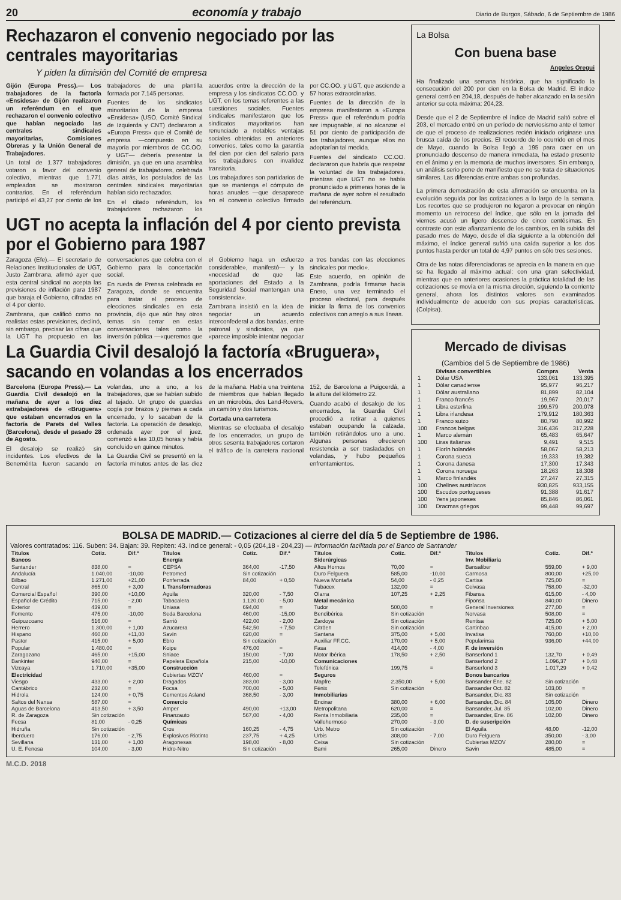20 economía y trabajo Diario de Burgos, Sábado, 6 de Septiembre de 1986
Rechazaron el convenio negociado por las centrales mayoritarias
Y piden la dimisión del Comité de empresa
Gijón (Europa Press).— Los trabajadores de la factoría «Ensidesa» de Gijón realizaron un referéndum en el que rechazaron el convenio colectivo que habían negociado las centrales sindicales mayoritarias, Comisiones Obreras y la Unión General de Trabajadores.
Un total de 1.377 trabajadores votaron a favor del convenio colectivo, mientras que 1.771 empleados se mostraron contrarios. En el referéndum participó el 43,27 por ciento de los trabajadores de una plantilla formada por 7.145 personas.
Fuentes de los sindicatos minoritarios de la empresa «Ensidesa» (USO, Comité Sindical de Izquierda y CNT) declararon a «Europa Press» que el Comité de empresa —compuesto en su mayoría por miembros de CC.OO. y UGT— debería presentar la dimisión, ya que en una asamblea general de trabajadores, celebrada días atrás, los postulados de las centrales sindicales mayoritarias habían sido rechazados.
En el citado referéndum, los trabajadores rechazaron los acuerdos entre la dirección de la empresa y los sindicatos CC.OO. y UGT, en los temas referentes a las cuestiones sociales. Fuentes sindicales manifestaron que los sindicatos mayoritarios han renunciado a notables ventajas sociales obtenidas en anteriores convenios, tales como la garantía del cien por cien del salario para los trabajadores con invalidez transitoria.
Los trabajadores son partidarios de que se mantenga el cómputo de horas anuales —que desaparece en el convenio colectivo firmado por CC.OO. y UGT, que asciende a 57 horas extraordinarias.
Fuentes de la dirección de la empresa manifestaron a «Europa Press» que el referéndum podría ser impugnable, al no alcanzar el 51 por ciento de participación de los trabajadores, aunque ellos no adoptarían tal medida.
Fuentes del sindicato CC.OO. declararon que habría que respetar la voluntad de los trabajadores, mientras que UGT no se había pronunciado a primeras horas de la mañana de ayer sobre el resultado del referéndum.
UGT no acepta la inflación del 4 por ciento prevista por el Gobierno para 1987
Zaragoza (Efe).— El secretario de Relaciones Institucionales de UGT, Justo Zambrana, afirmó ayer que esta central sindical no acepta las previsiones de inflación para 1987 que baraja el Gobierno, cifradas en el 4 por ciento.
Zambrana, que calificó como no realistas estas previsiones, declinó, sin embargo, precisar las cifras que la UGT ha propuesto en las conversaciones que celebra con el Gobierno para la concertación social.
En rueda de Prensa celebrada en Zaragoza, donde se encuentra para tratar el proceso de elecciones sindicales en esta provincia, dijo que aún hay otros temas sin cerrar en estas conversaciones tales como la inversión pública —«queremos que el Gobierno haga un esfuerzo considerable», manifestó— y la «necesidad de que las aportaciones del Estado a la Seguridad Social mantengan una consistencia».
Zambrana insistió en la idea de negociar un acuerdo interconfederal a dos bandas, entre patronal y sindicatos, ya que «parece imposible intentar negociar a tres bandas con las elecciones sindicales por medio».
Este acuerdo, en opinión de Zambrana, podría firmarse hacia Enero, una vez terminado el proceso electoral, para después iniciar la firma de los convenios colectivos con arreglo a sus líneas.
La Guardia Civil desalojó la factoría «Bruguera», sacando en volandas a los encerrados
Barcelona (Europa Press).— La Guardia Civil desalojó en la mañana de ayer a los diez extrabajadores de «Bruguera» que estaban encerrados en la factoría de Parets del Valles (Barcelona), desde el pasado 28 de Agosto.
El desalojo se realizó sin incidentes. Los efectivos de la Benemérita fueron sacando en volandas, uno a uno, a los trabajadores, que se habían subido al tejado. Un grupo de guardias cogía por brazos y piernas a cada encerrado, y lo sacaban de la factoría. La operación de desalojo, ordenada ayer por el juez, comenzó a las 10,05 horas y había concluido en quince minutos.
La Guardia Civil se presentó en la factoría minutos antes de las diez de la mañana. Había una treintena de miembros que habían llegado en un microbús, dos Land-Rovers, un camión y dos turismos.
Cortada una carretera
Mientras se efectuaba el desalojo de los encerrados, un grupo de otros sesenta trabajadores cortaron el tráfico de la carretera nacional 152, de Barcelona a Puigcerdá, a la altura del kilómetro 22.
Cuando acabó el desalojo de los encerrados, la Guardia Civil procedió a retirar a quienes estaban ocupando la calzada, también retirándolos uno a uno. Algunas personas ofrecieron resistencia a ser trasladados en volandas, y hubo pequeños enfrentamientos.
La Bolsa
Con buena base
Angeles Oregui
Ha finalizado una semana histórica, que ha significado la consecución del 200 por cien en la Bolsa de Madrid. El índice general cerró en 204,18, después de haber alcanzado en la sesión anterior su cota máxima: 204,23.
Desde que el 2 de Septiembre el índice de Madrid saltó sobre el 203, el mercado entró en un período de nerviosismo ante el temor de que el proceso de realizaciones recién iniciado originase una brusca caída de los precios. El recuerdo de lo ocurrido en el mes de Mayo, cuando la Bolsa llegó a 195 para caer en un pronunciado descenso de manera inmediata, ha estado presente en el ánimo y en la memoria de muchos inversores. Sin embargo, un análisis serio pone de manifiesto que no se trata de situaciones similares. Las diferencias entre ambas son profundas.
La primera demostración de esta afirmación se encuentra en la evolución seguida por las cotizaciones a lo largo de la semana. Los recortes que se produjeron no legaron a provocar en ningún momento un retroceso del índice, que sólo en la jornada del viernes acusó un ligero descenso de cinco centésimas. En contraste con este afianzamiento de los cambios, en la subida del pasado mes de Mayo, desde el día siguiente a la obtención del máximo, el índice general sufrió una caída superior a los dos puntos hasta perder un total de 4,97 puntos en sólo tres sesiones.
Otra de las notas diferenciadoras se aprecia en la manera en que se ha llegado al máximo actual: con una gran selectividad, mientras que en anteriores ocasiones la práctica totalidad de las cotizaciones se movía en la misma direción, siguiendo la corriente general, ahora los distintos valores son examinados individualmente de acuerdo con sus propias características. (Colpisa).
Mercado de divisas
(Cambios del 5 de Septiembre de 1986)
| | Divisas convertibles | Compra | Venta |
| --- | --- | --- | --- |
| 1 | Dólar USA | 133,061 | 133,395 |
| 1 | Dólar canadiense | 95,977 | 96,217 |
| 1 | Dólar australiano | 81,899 | 82,104 |
| 1 | Franco francés | 19,967 | 20,017 |
| 1 | Libra esterlina | 199,579 | 200,078 |
| 1 | Libra irlandesa | 179,912 | 180,363 |
| 1 | Franco suizo | 80,790 | 80,992 |
| 100 | Francos belgas | 316,436 | 317,228 |
| 1 | Marco alemán | 65,483 | 65,647 |
| 100 | Liras italianas | 9,491 | 9,515 |
| 1 | Florín holandés | 58,067 | 58,213 |
| 1 | Corona sueca | 19,333 | 19,382 |
| 1 | Corona danesa | 17,300 | 17,343 |
| 1 | Corona noruega | 18,263 | 18,308 |
| 1 | Marco finlandés | 27,247 | 27,315 |
| 100 | Chelines austríacos | 930,825 | 933,155 |
| 100 | Escudos portugueses | 91,388 | 91,617 |
| 100 | Yens japoneses | 85,846 | 86,061 |
| 100 | Dracmas griegos | 99,448 | 99,697 |
BOLSA DE MADRID.— Cotizaciones al cierre del día 5 de Septiembre de 1986.
Valores contratados: 116. Suben: 34. Bajan: 39. Repiten: 43. Indice general: - 0,05 (204,18 - 204,23) — Información facilitada por el Banco de Santander
| Títulos | Cotiz. | Dif.ª |
| --- | --- | --- |
| Bancos | | |
| Santander | 838,00 | = |
| Andalucía | 1.040,00 | -10,00 |
| Bilbao | 1.271,00 | +21,00 |
| Central | 865,00 | + 3,00 |
| Comercial Español | 390,00 | +10,00 |
| Español de Crédito | 715,00 | - 2,00 |
| Exterior | 439,00 | = |
| Fomento | 475,00 | -10,00 |
| Guipuzcoano | 516,00 | = |
| Herrero | 1.300,00 | + 1,00 |
| Hispano | 460,00 | +11,00 |
| Pastor | 415,00 | + 5,00 |
| Popular | 1.480,00 | = |
| Zaragozano | 465,00 | +15,00 |
| Bankinter | 940,00 | = |
| Vizcaya | 1.710,00 | +35,00 |
| Electricidad | | |
| Viesgo | 433,00 | + 2,00 |
| Cantábrico | 232,00 | = |
| Hidrola | 124,00 | + 0,75 |
| Saltos del Nansa | 587,00 | = |
| Aguas de Barcelona | 413,50 | + 3,50 |
| R. de Zaragoza | Sin cotización | |
| Fecsa | 81,00 | - 0,25 |
| Hidruña | Sin cotización | |
| Iberduero | 176,00 | - 2,75 |
| Sevillana | 131,00 | + 1,00 |
| U. E. Fenosa | 104,00 | - 3,00 |
| Títulos | Cotiz. | Dif.ª |
| --- | --- | --- |
| Energía | | |
| CEPSA | 364,00 | -17,50 |
| Petromed | Sin cotización | |
| Ponferrada | 84,00 | + 0,50 |
| I. Transformadoras | | |
| Aguila | 320,00 | - 7,50 |
| Tabacalera | 1.120,00 | - 5,00 |
| Uniasa | 694,00 | = |
| Seda Barcelona | 460,00 | -15,00 |
| Sarrió | 422,00 | - 2,00 |
| Azucarera | 542,50 | + 7,50 |
| Savín | 620,00 | = |
| Ebro | Sin cotización | |
| Koipe | 476,00 | = |
| Sniace | 150,00 | - 7,00 |
| Papelera Española | 215,00 | -10,00 |
| Construcción | | |
| Cubiertas MZOV | 460,00 | = |
| Dragados | 383,00 | - 3,00 |
| Focsa | 700,00 | - 5,00 |
| Cementos Asland | 368,50 | - 3,00 |
| Comercio | | |
| Amper | 490,00 | +13,00 |
| Finanzauto | 567,00 | - 4,00 |
| Químicas | | |
| Cros | 160,25 | - 4,75 |
| Explosivos Riotinto | 237,75 | + 4,25 |
| Aragonesas | 198,00 | - 8,00 |
| Hidro-Nitro | Sin cotización | |
| Títulos | Cotiz. | Dif.ª |
| --- | --- | --- |
| Siderúrgicas | | |
| Altos Hornos | 70,00 | = |
| Duro Felguera | 585,00 | -10,00 |
| Nueva Montaña | 54,00 | - 0,25 |
| Tubacex | 132,00 | = |
| Olarra | 107,25 | + 2,25 |
| Metal mecánica | | |
| Tudor | 500,00 | = |
| Bendibérica | Sin cotización | |
| Zardoya | Sin cotización | |
| Citröen | Sin cotización | |
| Santana | 375,00 | + 5,00 |
| Auxiliar FF.CC. | 170,00 | + 5,00 |
| Fasa | 414,00 | - 4,00 |
| Motor Ibérica | 178,50 | + 2,50 |
| Comunicaciones | | |
| Telefónica | 199,75 | = |
| Seguros | | |
| Mapfre | 2.350,00 | + 5,00 |
| Fénix | Sin cotización | |
| Inmobiliarias | | |
| Encinar | 380,00 | + 6,00 |
| Metropolitana | 620,00 | = |
| Renta Inmobiliaria | 235,00 | = |
| Vallehermoso | 270,00 | - 3,00 |
| Urb. Metro | Sin cotización | |
| Urbis | 308,00 | - 7,00 |
| Ceisa | Sin cotización | |
| Bami | 265,00 | Dinero |
| Títulos | Cotiz. | Dif.ª |
| --- | --- | --- |
| Inv. Mobiliaria | | |
| Bansaliber | 559,00 | + 9,00 |
| Carmosa | 800,00 | +25,00 |
| Cartisa | 725,00 | = |
| Ceivasa | 758,00 | -32,00 |
| Fibansa | 615,00 | - 4,00 |
| Fiponsa | 840,00 | Dinero |
| General Inversiones | 277,00 | = |
| Norvasa | 508,00 | = |
| Rentisa | 725,00 | + 5,00 |
| Cartinbao | 415,00 | + 2,00 |
| Invatisa | 760,00 | +10,00 |
| Popularinsa | 936,00 | +44,00 |
| F. de inversión | | |
| Banserfond 1 | 132,70 | + 0,49 |
| Banserfond 2 | 1.096,37 | + 0,48 |
| Banserfond 3 | 1.017,29 | + 0,42 |
| Bonos bancarios | | |
| Bansander Ene. 82 | Sin cotización | |
| Bansander Oct. 82 | 103,00 | = |
| Bansander, Dic. 83 | Sin cotización | |
| Bansander, Dic. 84 | 105,00 | Dinero |
| Bansander, Jul. 85 | 102,00 | Dinero |
| Bansander, Ene. 86 | 102,00 | Dinero |
| D. de suscripción | | |
| El Aguila | 48,00 | -12,00 |
| Duro Felguera | 350,00 | - 3,00 |
| Cubiertas MZOV | 280,00 | = |
| Savin | 485,00 | = |
M.C.D. 2018